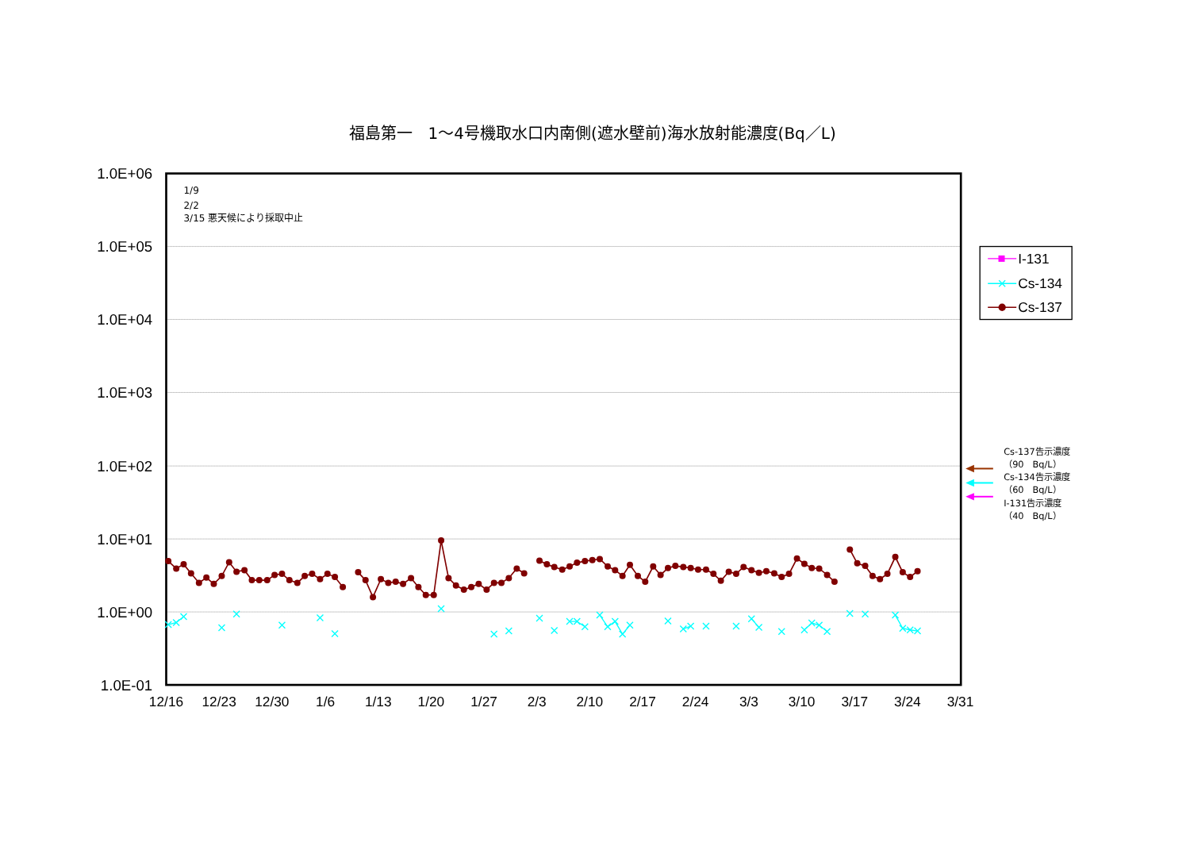福島第一　1～4号機取水口内南側(遮水壁前)海水放射能濃度(Bq／L)
1.0E+06
1.0E+05
1.0E+04
1.0E+03
1.0E+02
1.0E+01
1.0E+00
1.0E-01
12/16
12/23
12/30
1/6
1/13
1/20
1/27
2/3
2/10
2/17
2/24
3/3
3/10
3/17
3/24
3/31
1/9
2/2
3/15 悪天候により採取中止
I-131
Cs-134
Cs-137
Cs-137告示濃度
（90　Bq/L）
Cs-134告示濃度
（60　Bq/L）
I-131告示濃度
（40　Bq/L）